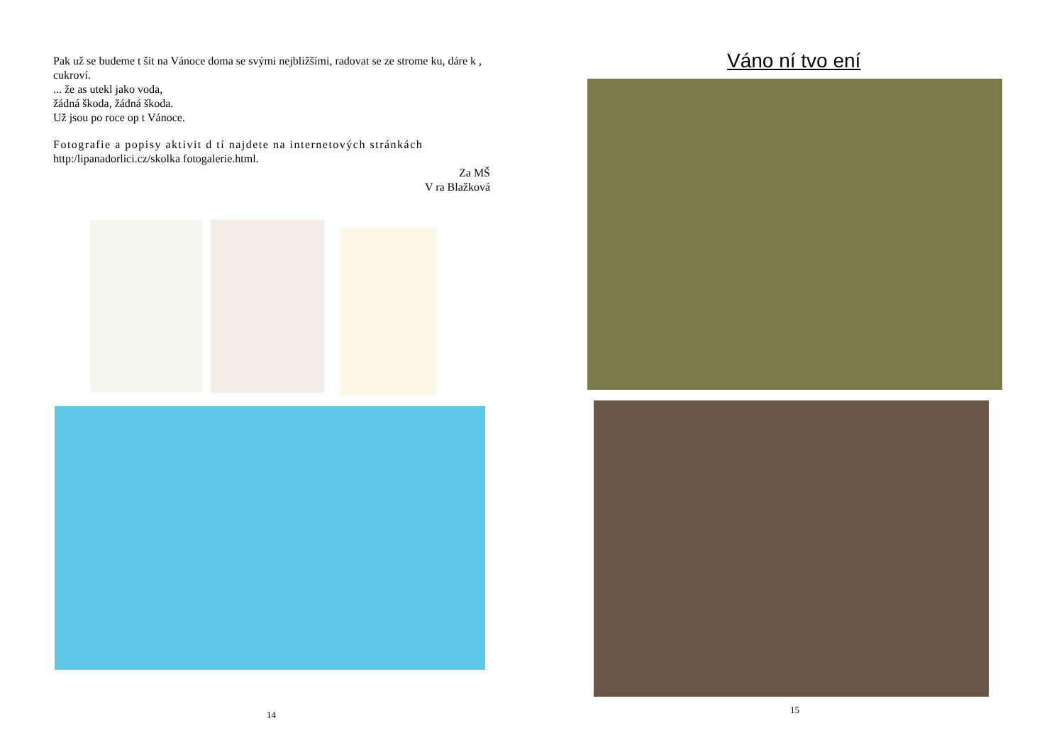Pak už se budeme t šit na Vánoce doma se svými nejbližšími, radovat se ze strome ku, dáre k , cukroví.
... že as utekl jako voda,
žádná škoda, žádná škoda.
Už jsou po roce op t Vánoce.
Fotografie a popisy aktivit d tí najdete na internetových stránkách
http:/lipanadorlici.cz/skolka fotogalerie.html.
Za MŠ
V ra Blažková
14
Váno ní tvo ení
15